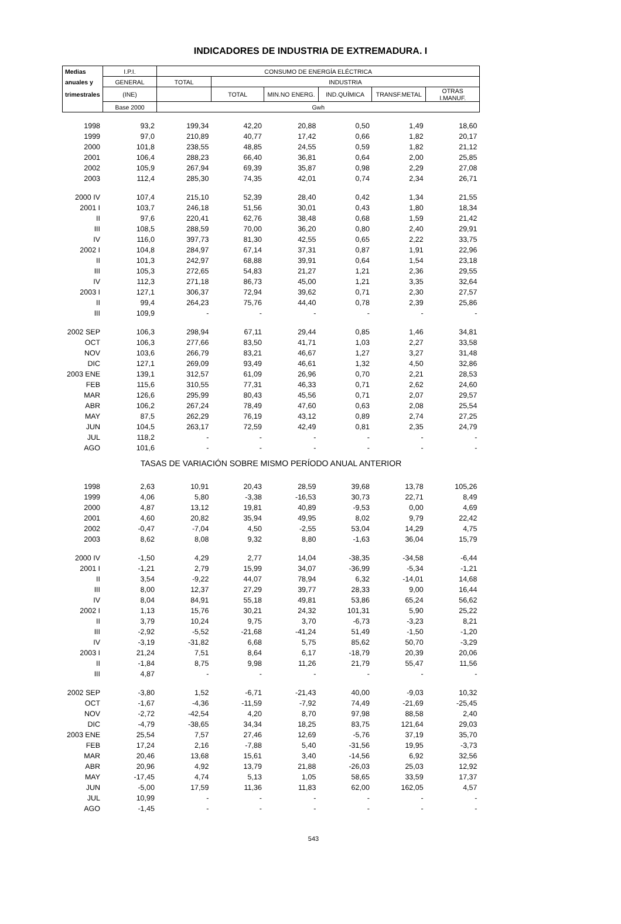INDICADORES DE INDUSTRIA DE EXTREMADURA. I
| Medias | I.P.I. | CONSUMO DE ENERGÍA ELÉCTRICA | | | | | |
| --- | --- | --- | --- | --- | --- | --- | --- |
| anuales y | GENERAL | TOTAL | INDUSTRIA | | | | |
| trimestrales | (INE) | | TOTAL | MIN.NO ENERG. | IND.QUÍMICA | TRANSF.METAL | OTRAS I.MANUF. |
| | Base 2000 | Gwh | | | | | |
| 1998 | 93,2 | 199,34 | 42,20 | 20,88 | 0,50 | 1,49 | 18,60 |
| 1999 | 97,0 | 210,89 | 40,77 | 17,42 | 0,66 | 1,82 | 20,17 |
| 2000 | 101,8 | 238,55 | 48,85 | 24,55 | 0,59 | 1,82 | 21,12 |
| 2001 | 106,4 | 288,23 | 66,40 | 36,81 | 0,64 | 2,00 | 25,85 |
| 2002 | 105,9 | 267,94 | 69,39 | 35,87 | 0,98 | 2,29 | 27,08 |
| 2003 | 112,4 | 285,30 | 74,35 | 42,01 | 0,74 | 2,34 | 26,71 |
| 2000 IV | 107,4 | 215,10 | 52,39 | 28,40 | 0,42 | 1,34 | 21,55 |
| 2001 I | 103,7 | 246,18 | 51,56 | 30,01 | 0,43 | 1,80 | 18,34 |
| II | 97,6 | 220,41 | 62,76 | 38,48 | 0,68 | 1,59 | 21,42 |
| III | 108,5 | 288,59 | 70,00 | 36,20 | 0,80 | 2,40 | 29,91 |
| IV | 116,0 | 397,73 | 81,30 | 42,55 | 0,65 | 2,22 | 33,75 |
| 2002 I | 104,8 | 284,97 | 67,14 | 37,31 | 0,87 | 1,91 | 22,96 |
| II | 101,3 | 242,97 | 68,88 | 39,91 | 0,64 | 1,54 | 23,18 |
| III | 105,3 | 272,65 | 54,83 | 21,27 | 1,21 | 2,36 | 29,55 |
| IV | 112,3 | 271,18 | 86,73 | 45,00 | 1,21 | 3,35 | 32,64 |
| 2003 I | 127,1 | 306,37 | 72,94 | 39,62 | 0,71 | 2,30 | 27,57 |
| II | 99,4 | 264,23 | 75,76 | 44,40 | 0,78 | 2,39 | 25,86 |
| III | 109,9 | - | - | - | - | - | - |
| 2002 SEP | 106,3 | 298,94 | 67,11 | 29,44 | 0,85 | 1,46 | 34,81 |
| OCT | 106,3 | 277,66 | 83,50 | 41,71 | 1,03 | 2,27 | 33,58 |
| NOV | 103,6 | 266,79 | 83,21 | 46,67 | 1,27 | 3,27 | 31,48 |
| DIC | 127,1 | 269,09 | 93,49 | 46,61 | 1,32 | 4,50 | 32,86 |
| 2003 ENE | 139,1 | 312,57 | 61,09 | 26,96 | 0,70 | 2,21 | 28,53 |
| FEB | 115,6 | 310,55 | 77,31 | 46,33 | 0,71 | 2,62 | 24,60 |
| MAR | 126,6 | 295,99 | 80,43 | 45,56 | 0,71 | 2,07 | 29,57 |
| ABR | 106,2 | 267,24 | 78,49 | 47,60 | 0,63 | 2,08 | 25,54 |
| MAY | 87,5 | 262,29 | 76,19 | 43,12 | 0,89 | 2,74 | 27,25 |
| JUN | 104,5 | 263,17 | 72,59 | 42,49 | 0,81 | 2,35 | 24,79 |
| JUL | 118,2 | - | - | - | - | - | - |
| AGO | 101,6 | - | - | - | - | - | - |
| TASAS DE VARIACIÓN SOBRE MISMO PERÍODO ANUAL ANTERIOR | | | | | | | |
| 1998 | 2,63 | 10,91 | 20,43 | 28,59 | 39,68 | 13,78 | 105,26 |
| 1999 | 4,06 | 5,80 | -3,38 | -16,53 | 30,73 | 22,71 | 8,49 |
| 2000 | 4,87 | 13,12 | 19,81 | 40,89 | -9,53 | 0,00 | 4,69 |
| 2001 | 4,60 | 20,82 | 35,94 | 49,95 | 8,02 | 9,79 | 22,42 |
| 2002 | -0,47 | -7,04 | 4,50 | -2,55 | 53,04 | 14,29 | 4,75 |
| 2003 | 8,62 | 8,08 | 9,32 | 8,80 | -1,63 | 36,04 | 15,79 |
| 2000 IV | -1,50 | 4,29 | 2,77 | 14,04 | -38,35 | -34,58 | -6,44 |
| 2001 I | -1,21 | 2,79 | 15,99 | 34,07 | -36,99 | -5,34 | -1,21 |
| II | 3,54 | -9,22 | 44,07 | 78,94 | 6,32 | -14,01 | 14,68 |
| III | 8,00 | 12,37 | 27,29 | 39,77 | 28,33 | 9,00 | 16,44 |
| IV | 8,04 | 84,91 | 55,18 | 49,81 | 53,86 | 65,24 | 56,62 |
| 2002 I | 1,13 | 15,76 | 30,21 | 24,32 | 101,31 | 5,90 | 25,22 |
| II | 3,79 | 10,24 | 9,75 | 3,70 | -6,73 | -3,23 | 8,21 |
| III | -2,92 | -5,52 | -21,68 | -41,24 | 51,49 | -1,50 | -1,20 |
| IV | -3,19 | -31,82 | 6,68 | 5,75 | 85,62 | 50,70 | -3,29 |
| 2003 I | 21,24 | 7,51 | 8,64 | 6,17 | -18,79 | 20,39 | 20,06 |
| II | -1,84 | 8,75 | 9,98 | 11,26 | 21,79 | 55,47 | 11,56 |
| III | 4,87 | - | - | - | - | - | - |
| 2002 SEP | -3,80 | 1,52 | -6,71 | -21,43 | 40,00 | -9,03 | 10,32 |
| OCT | -1,67 | -4,36 | -11,59 | -7,92 | 74,49 | -21,69 | -25,45 |
| NOV | -2,72 | -42,54 | 4,20 | 8,70 | 97,98 | 88,58 | 2,40 |
| DIC | -4,79 | -38,65 | 34,34 | 18,25 | 83,75 | 121,64 | 29,03 |
| 2003 ENE | 25,54 | 7,57 | 27,46 | 12,69 | -5,76 | 37,19 | 35,70 |
| FEB | 17,24 | 2,16 | -7,88 | 5,40 | -31,56 | 19,95 | -3,73 |
| MAR | 20,46 | 13,68 | 15,61 | 3,40 | -14,56 | 6,92 | 32,56 |
| ABR | 20,96 | 4,92 | 13,79 | 21,88 | -26,03 | 25,03 | 12,92 |
| MAY | -17,45 | 4,74 | 5,13 | 1,05 | 58,65 | 33,59 | 17,37 |
| JUN | -5,00 | 17,59 | 11,36 | 11,83 | 62,00 | 162,05 | 4,57 |
| JUL | 10,99 | - | - | - | - | - | - |
| AGO | -1,45 | - | - | - | - | - | - |
543